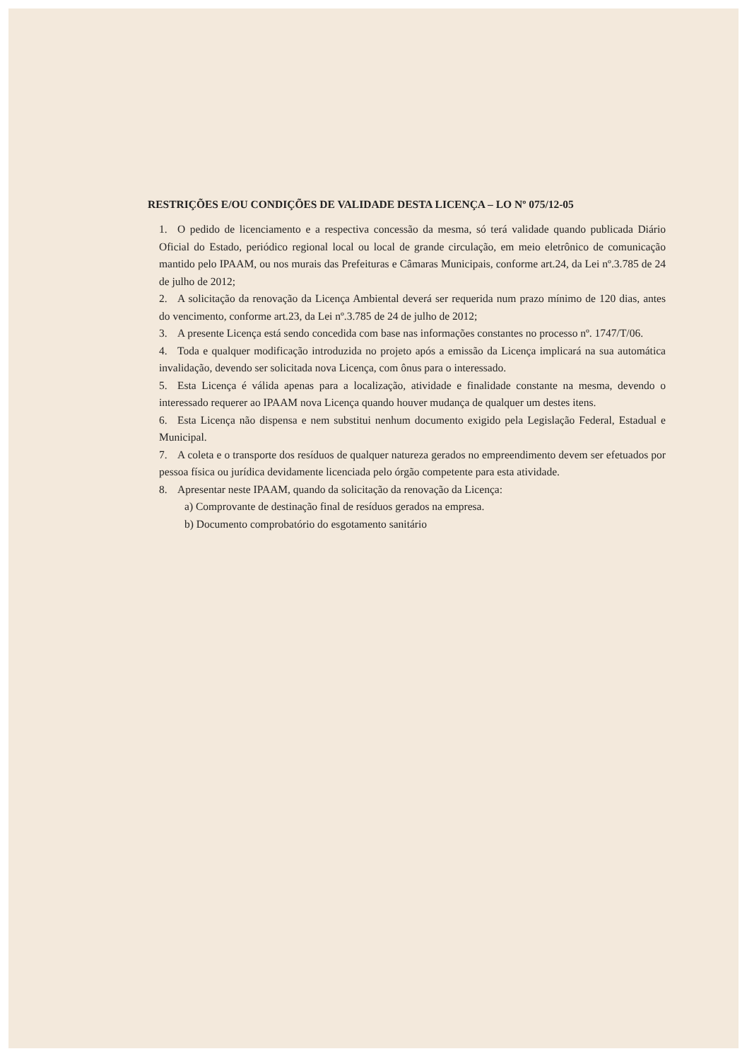RESTRIÇÕES E/OU CONDIÇÕES DE VALIDADE DESTA LICENÇA – LO Nº 075/12-05
1. O pedido de licenciamento e a respectiva concessão da mesma, só terá validade quando publicada Diário Oficial do Estado, periódico regional local ou local de grande circulação, em meio eletrônico de comunicação mantido pelo IPAAM, ou nos murais das Prefeituras e Câmaras Municipais, conforme art.24, da Lei nº.3.785 de 24 de julho de 2012;
2. A solicitação da renovação da Licença Ambiental deverá ser requerida num prazo mínimo de 120 dias, antes do vencimento, conforme art.23, da Lei nº.3.785 de 24 de julho de 2012;
3. A presente Licença está sendo concedida com base nas informações constantes no processo nº. 1747/T/06.
4. Toda e qualquer modificação introduzida no projeto após a emissão da Licença implicará na sua automática invalidação, devendo ser solicitada nova Licença, com ônus para o interessado.
5. Esta Licença é válida apenas para a localização, atividade e finalidade constante na mesma, devendo o interessado requerer ao IPAAM nova Licença quando houver mudança de qualquer um destes itens.
6. Esta Licença não dispensa e nem substitui nenhum documento exigido pela Legislação Federal, Estadual e Municipal.
7. A coleta e o transporte dos resíduos de qualquer natureza gerados no empreendimento devem ser efetuados por pessoa física ou jurídica devidamente licenciada pelo órgão competente para esta atividade.
8. Apresentar neste IPAAM, quando da solicitação da renovação da Licença:
a) Comprovante de destinação final de resíduos gerados na empresa.
b) Documento comprobatório do esgotamento sanitário